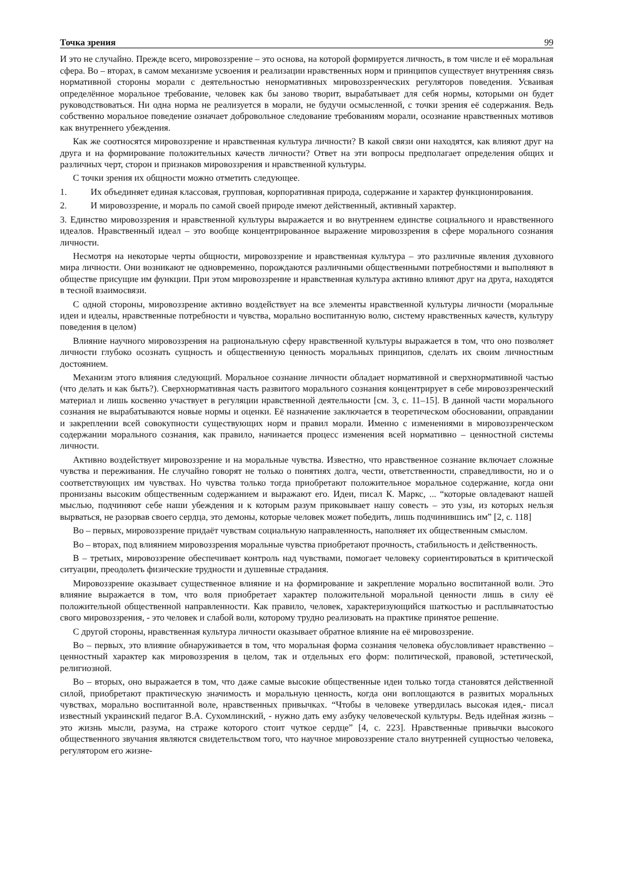Точка зрения 99
И это не случайно. Прежде всего, мировоззрение – это основа, на которой формируется личность, в том числе и её моральная сфера. Во – вторах, в самом механизме усвоения и реализации нравственных норм и принципов существует внутренняя связь нормативной стороны морали с деятельностью ненормативных мировоззренческих регуляторов поведения. Усваивая определённое моральное требование, человек как бы заново творит, вырабатывает для себя нормы, которыми он будет руководствоваться. Ни одна норма не реализуется в морали, не будучи осмысленной, с точки зрения её содержания. Ведь собственно моральное поведение означает добровольное следование требованиям морали, осознание нравственных мотивов как внутреннего убеждения.
Как же соотносятся мировоззрение и нравственная культура личности? В какой связи они находятся, как влияют друг на друга и на формирование положительных качеств личности? Ответ на эти вопросы предполагает определения общих и различных черт, сторон и признаков мировоззрения и нравственной культуры.
С точки зрения их общности можно отметить следующее.
1. Их объединяет единая классовая, групповая, корпоративная природа, содержание и характер функционирования.
2. И мировоззрение, и мораль по самой своей природе имеют действенный, активный характер.
3. Единство мировоззрения и нравственной культуры выражается и во внутреннем единстве социального и нравственного идеалов. Нравственный идеал – это вообще концентрированное выражение мировоззрения в сфере морального сознания личности.
Несмотря на некоторые черты общности, мировоззрение и нравственная культура – это различные явления духовного мира личности. Они возникают не одновременно, порождаются различными общественными потребностями и выполняют в обществе присущие им функции. При этом мировоззрение и нравственная культура активно влияют друг на друга, находятся в тесной взаимосвязи.
С одной стороны, мировоззрение активно воздействует на все элементы нравственной культуры личности (моральные идеи и идеалы, нравственные потребности и чувства, морально воспитанную волю, систему нравственных качеств, культуру поведения в целом)
Влияние научного мировоззрения на рациональную сферу нравственной культуры выражается в том, что оно позволяет личности глубоко осознать сущность и общественную ценность моральных принципов, сделать их своим личностным достоянием.
Механизм этого влияния следующий. Моральное сознание личности обладает нормативной и сверхнормативной частью (что делать и как быть?). Сверхнормативная часть развитого морального сознания концентрирует в себе мировоззренческий материал и лишь косвенно участвует в регуляции нравственной деятельности [см. 3, с. 11–15]. В данной части морального сознания не вырабатываются новые нормы и оценки. Её назначение заключается в теоретическом обосновании, оправдании и закреплении всей совокупности существующих норм и правил морали. Именно с изменениями в мировоззренческом содержании морального сознания, как правило, начинается процесс изменения всей нормативно – ценностной системы личности.
Активно воздействует мировоззрение и на моральные чувства. Известно, что нравственное сознание включает сложные чувства и переживания. Не случайно говорят не только о понятиях долга, чести, ответственности, справедливости, но и о соответствующих им чувствах. Но чувства только тогда приобретают положительное моральное содержание, когда они пронизаны высоким общественным содержанием и выражают его. Идеи, писал К. Маркс, ... “которые овладевают нашей мыслью, подчиняют себе наши убеждения и к которым разум приковывает нашу совесть – это узы, из которых нельзя вырваться, не разорвав своего сердца, это демоны, которые человек может победить, лишь подчинившись им” [2, с. 118]
Во – первых, мировоззрение придаёт чувствам социальную направленность, наполняет их общественным смыслом.
Во – вторах, под влиянием мировоззрения моральные чувства приобретают прочность, стабильность и действенность.
В – третьих, мировоззрение обеспечивает контроль над чувствами, помогает человеку сориентироваться в критической ситуации, преодолеть физические трудности и душевные страдания.
Мировоззрение оказывает существенное влияние и на формирование и закрепление морально воспитанной воли. Это влияние выражается в том, что воля приобретает характер положительной моральной ценности лишь в силу её положительной общественной направленности. Как правило, человек, характеризующийся шаткостью и расплывчатостью свого мировоззрения, - это человек и слабой воли, которому трудно реализовать на практике принятое решение.
С другой стороны, нравственная культура личности оказывает обратное влияние на её мировоззрение.
Во – первых, это влияние обнаруживается в том, что моральная форма сознания человека обусловливает нравственно – ценностный характер как мировоззрения в целом, так и отдельных его форм: политической, правовой, эстетической, религиозной.
Во – вторых, оно выражается в том, что даже самые высокие общественные идеи только тогда становятся действенной силой, приобретают практическую значимость и моральную ценность, когда они воплощаются в развитых моральных чувствах, морально воспитанной воле, нравственных привычках. “Чтобы в человеке утвердилась высокая идея,- писал известный украинский педагог В.А. Сухомлинский, - нужно дать ему азбуку человеческой культуры. Ведь идейная жизнь – это жизнь мысли, разума, на страже которого стоит чуткое сердце” [4, с. 223]. Нравственные привычки высокого общественного звучания являются свидетельством того, что научное мировоззрение стало внутренней сущностью человека, регулятором его жизне-